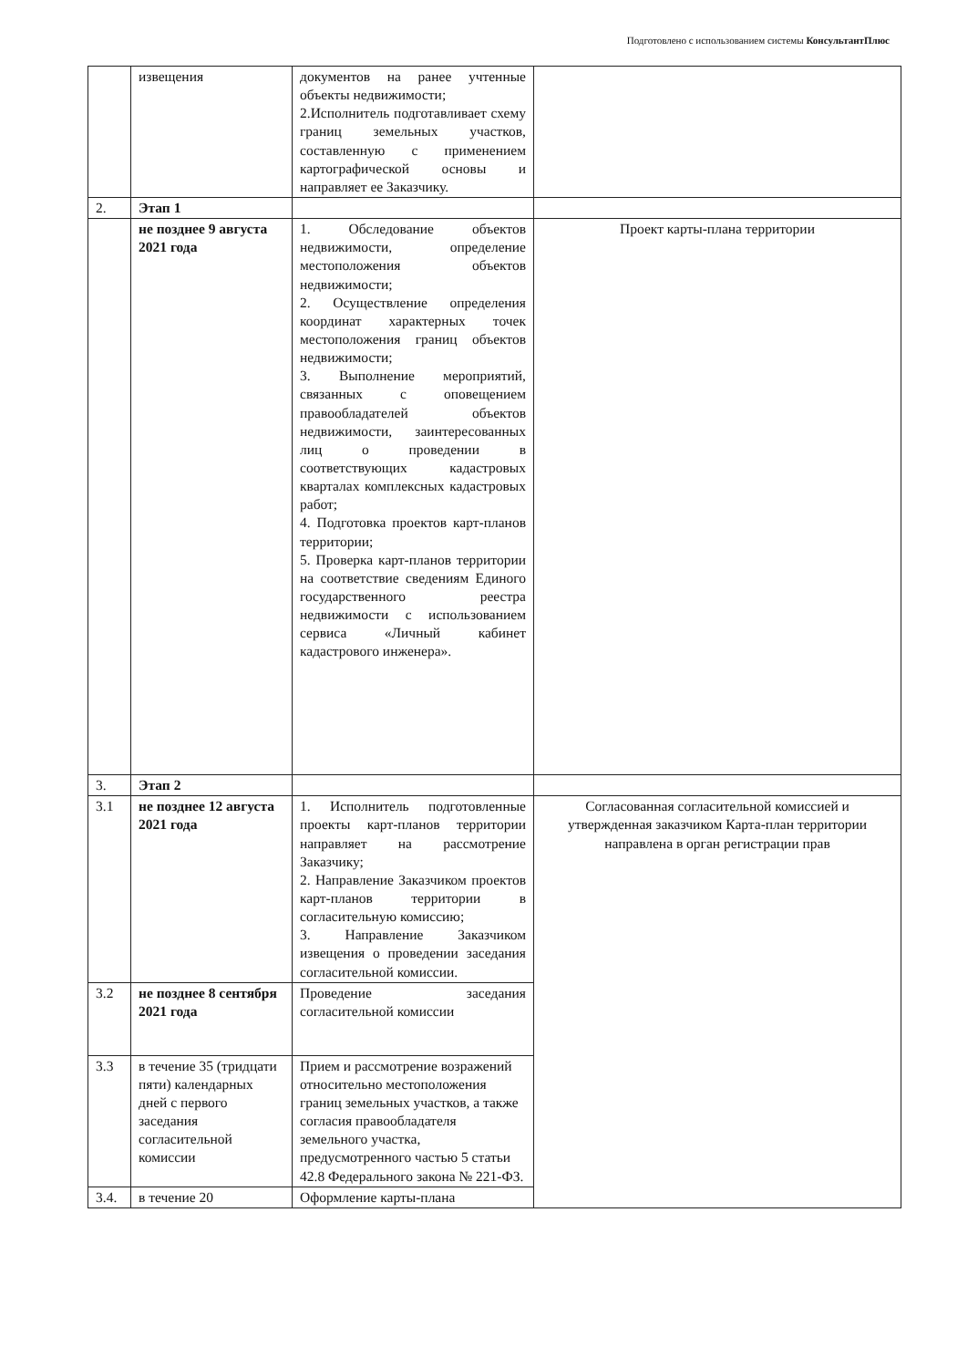Подготовлено с использованием системы КонсультантПлюс
| | извещения | документов на ранее учтенные объекты недвижимости; 2.Исполнитель подготавливает схему границ земельных участков, составленную с применением картографической основы и направляет ее Заказчику. | |
| 2. | Этап 1 | | |
| | не позднее 9 августа 2021 года | 1. Обследование объектов недвижимости, определение местоположения объектов недвижимости; 2. Осуществление определения координат характерных точек местоположения границ объектов недвижимости; 3. Выполнение мероприятий, связанных с оповещением правообладателей объектов недвижимости, заинтересованных лиц о проведении в соответствующих кадастровых кварталах комплексных кадастровых работ; 4. Подготовка проектов карт-планов территории; 5. Проверка карт-планов территории на соответствие сведениям Единого государственного реестра недвижимости с использованием сервиса «Личный кабинет кадастрового инженера». | Проект карты-плана территории |
| 3. | Этап 2 | | |
| 3.1 | не позднее 12 августа 2021 года | 1. Исполнитель подготовленные проекты карт-планов территории направляет на рассмотрение Заказчику; 2. Направление Заказчиком проектов карт-планов территории в согласительную комиссию; 3. Направление Заказчиком извещения о проведении заседания согласительной комиссии. | Согласованная согласительной комиссией и утвержденная заказчиком Карта-план территории направлена в орган регистрации прав |
| 3.2 | не позднее 8 сентября 2021 года | Проведение заседания согласительной комиссии | |
| 3.3 | в течение 35 (тридцати пяти) календарных дней с первого заседания согласительной комиссии | Прием и рассмотрение возражений относительно местоположения границ земельных участков, а также согласия правообладателя земельного участка, предусмотренного частью 5 статьи 42.8 Федерального закона № 221-ФЗ. | |
| 3.4. | в течение 20 | Оформление карты-плана | |